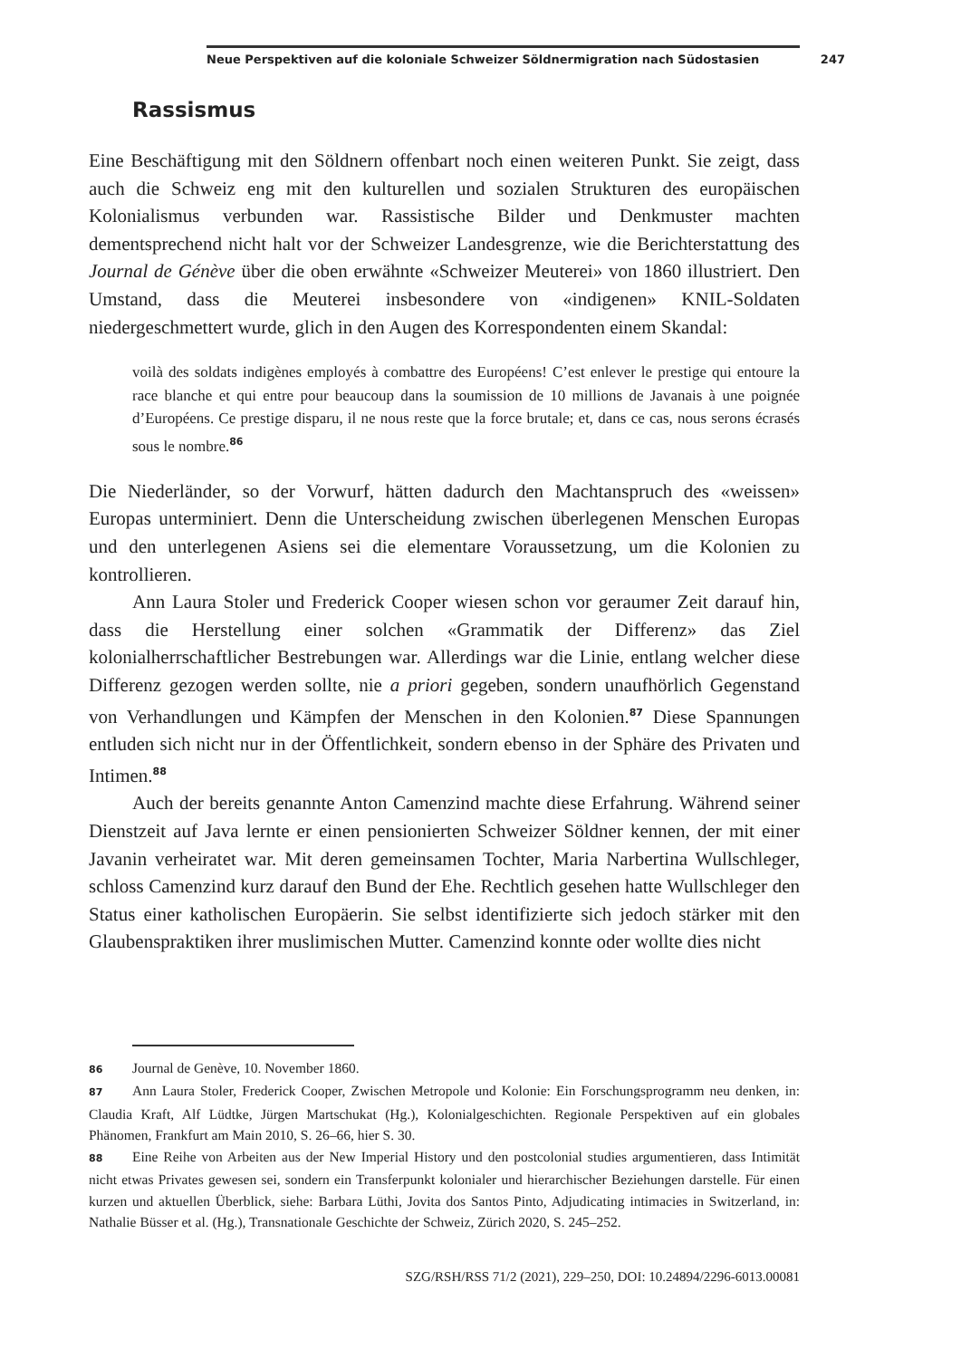Neue Perspektiven auf die koloniale Schweizer Söldnermigration nach Südostasien 247
Rassismus
Eine Beschäftigung mit den Söldnern offenbart noch einen weiteren Punkt. Sie zeigt, dass auch die Schweiz eng mit den kulturellen und sozialen Strukturen des europäischen Kolonialismus verbunden war. Rassistische Bilder und Denkmuster machten dementsprechend nicht halt vor der Schweizer Landesgrenze, wie die Berichterstattung des Journal de Génève über die oben erwähnte «Schweizer Meuterei» von 1860 illustriert. Den Umstand, dass die Meuterei insbesondere von «indigenen» KNIL-Soldaten niedergeschmettert wurde, glich in den Augen des Korrespondenten einem Skandal:
voilà des soldats indigènes employés à combattre des Européens! C’est enlever le prestige qui entoure la race blanche et qui entre pour beaucoup dans la soumission de 10 millions de Javanais à une poignée d’Européens. Ce prestige disparu, il ne nous reste que la force brutale; et, dans ce cas, nous serons écrasés sous le nombre.<sup>86</sup>
Die Niederländer, so der Vorwurf, hätten dadurch den Machtanspruch des «weissen» Europas unterminiert. Denn die Unterscheidung zwischen überlegenen Menschen Europas und den unterlegenen Asiens sei die elementare Voraussetzung, um die Kolonien zu kontrollieren.
Ann Laura Stoler und Frederick Cooper wiesen schon vor geraumer Zeit darauf hin, dass die Herstellung einer solchen «Grammatik der Differenz» das Ziel kolonialherrschaftlicher Bestrebungen war. Allerdings war die Linie, entlang welcher diese Differenz gezogen werden sollte, nie a priori gegeben, sondern unaufhörlich Gegenstand von Verhandlungen und Kämpfen der Menschen in den Kolonien.<sup>87</sup> Diese Spannungen entluden sich nicht nur in der Öffentlichkeit, sondern ebenso in der Sphäre des Privaten und Intimen.<sup>88</sup>
Auch der bereits genannte Anton Camenzind machte diese Erfahrung. Während seiner Dienstzeit auf Java lernte er einen pensionierten Schweizer Söldner kennen, der mit einer Javanin verheiratet war. Mit deren gemeinsamen Tochter, Maria Narbertina Wullschleger, schloss Camenzind kurz darauf den Bund der Ehe. Rechtlich gesehen hatte Wullschleger den Status einer katholischen Europäerin. Sie selbst identifizierte sich jedoch stärker mit den Glaubenspraktiken ihrer muslimischen Mutter. Camenzind konnte oder wollte dies nicht
86 Journal de Genève, 10. November 1860.
87 Ann Laura Stoler, Frederick Cooper, Zwischen Metropole und Kolonie: Ein Forschungsprogramm neu denken, in: Claudia Kraft, Alf Lüdtke, Jürgen Martschukat (Hg.), Kolonialgeschichten. Regionale Perspektiven auf ein globales Phänomen, Frankfurt am Main 2010, S. 26–66, hier S. 30.
88 Eine Reihe von Arbeiten aus der New Imperial History und den postcolonial studies argumentieren, dass Intimität nicht etwas Privates gewesen sei, sondern ein Transferpunkt kolonialer und hierarchischer Beziehungen darstelle. Für einen kurzen und aktuellen Überblick, siehe: Barbara Lüthi, Jovita dos Santos Pinto, Adjudicating intimacies in Switzerland, in: Nathalie Büsser et al. (Hg.), Transnationale Geschichte der Schweiz, Zürich 2020, S. 245–252.
SZG/RSH/RSS 71/2 (2021), 229–250, DOI: 10.24894/2296-6013.00081